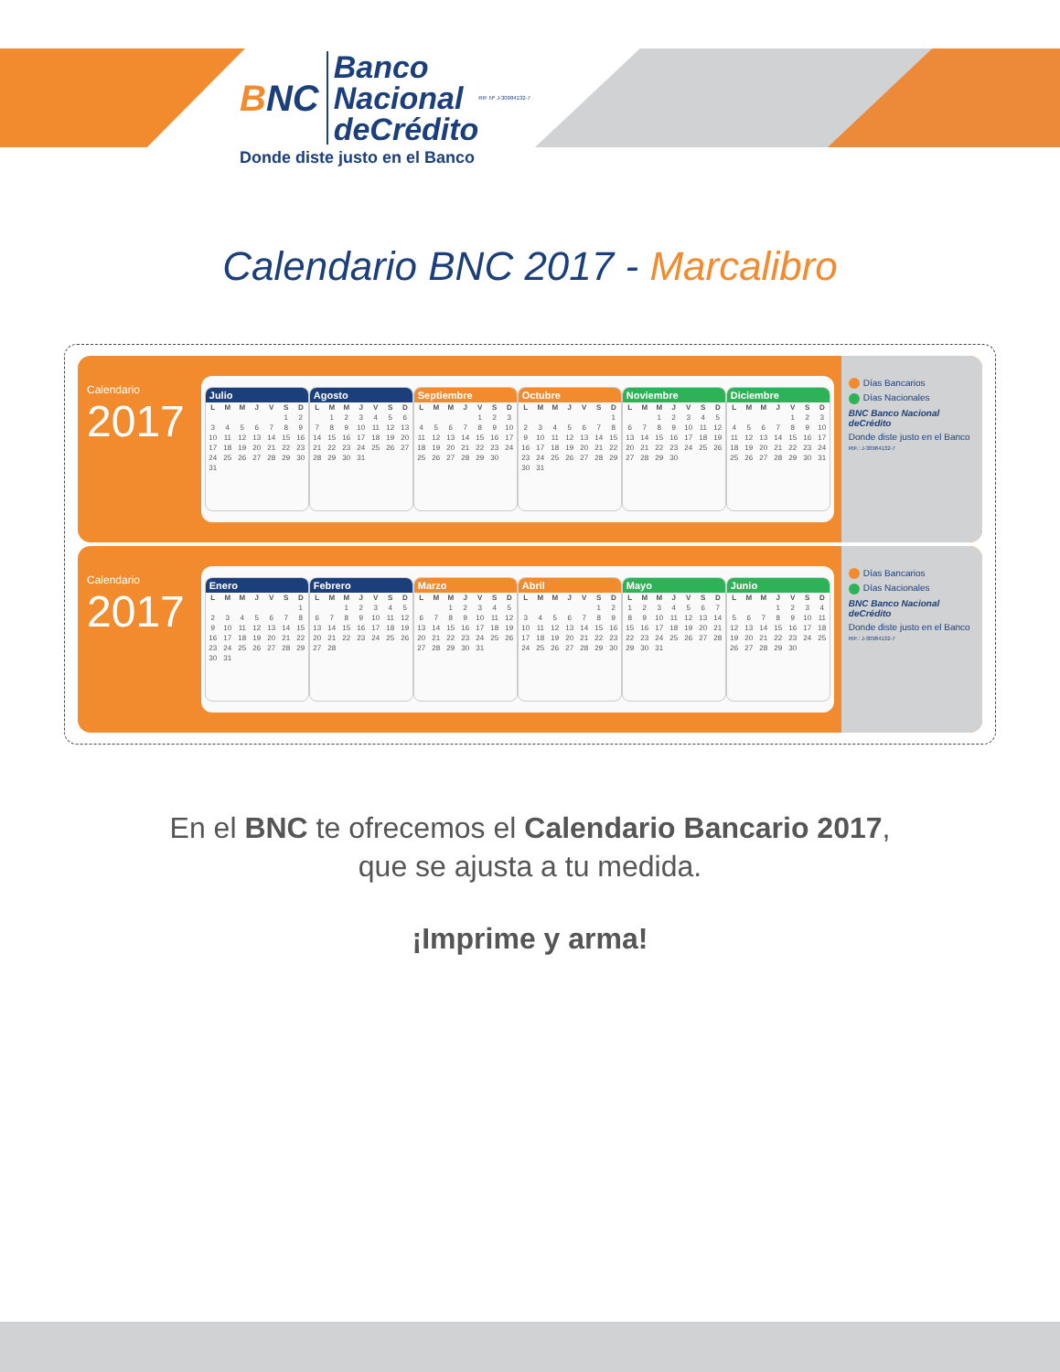BNC
Banco
Nacional
deCrédito
RIF Nº J-30984132-7
Donde diste justo en el Banco
Calendario BNC 2017 - Marcalibro
Calendario
2017
Julio
| L | M | M | J | V | S | D |
| --- | --- | --- | --- | --- | --- | --- |
| | | | | | 1 | 2 |
| 3 | 4 | 5 | 6 | 7 | 8 | 9 |
| 10 | 11 | 12 | 13 | 14 | 15 | 16 |
| 17 | 18 | 19 | 20 | 21 | 22 | 23 |
| 24 | 25 | 26 | 27 | 28 | 29 | 30 |
| 31 | | | | | | |
Agosto
| L | M | M | J | V | S | D |
| --- | --- | --- | --- | --- | --- | --- |
| | 1 | 2 | 3 | 4 | 5 | 6 |
| 7 | 8 | 9 | 10 | 11 | 12 | 13 |
| 14 | 15 | 16 | 17 | 18 | 19 | 20 |
| 21 | 22 | 23 | 24 | 25 | 26 | 27 |
| 28 | 29 | 30 | 31 | | | |
Septiembre
| L | M | M | J | V | S | D |
| --- | --- | --- | --- | --- | --- | --- |
| | | | | 1 | 2 | 3 |
| 4 | 5 | 6 | 7 | 8 | 9 | 10 |
| 11 | 12 | 13 | 14 | 15 | 16 | 17 |
| 18 | 19 | 20 | 21 | 22 | 23 | 24 |
| 25 | 26 | 27 | 28 | 29 | 30 | |
Octubre
| L | M | M | J | V | S | D |
| --- | --- | --- | --- | --- | --- | --- |
| | | | | | | 1 |
| 2 | 3 | 4 | 5 | 6 | 7 | 8 |
| 9 | 10 | 11 | 12 | 13 | 14 | 15 |
| 16 | 17 | 18 | 19 | 20 | 21 | 22 |
| 23 | 24 | 25 | 26 | 27 | 28 | 29 |
| 30 | 31 | | | | | |
Noviembre
| L | M | M | J | V | S | D |
| --- | --- | --- | --- | --- | --- | --- |
| | | 1 | 2 | 3 | 4 | 5 |
| 6 | 7 | 8 | 9 | 10 | 11 | 12 |
| 13 | 14 | 15 | 16 | 17 | 18 | 19 |
| 20 | 21 | 22 | 23 | 24 | 25 | 26 |
| 27 | 28 | 29 | 30 | | | |
Diciembre
| L | M | M | J | V | S | D |
| --- | --- | --- | --- | --- | --- | --- |
| | | | | 1 | 2 | 3 |
| 4 | 5 | 6 | 7 | 8 | 9 | 10 |
| 11 | 12 | 13 | 14 | 15 | 16 | 17 |
| 18 | 19 | 20 | 21 | 22 | 23 | 24 |
| 25 | 26 | 27 | 28 | 29 | 30 | 31 |
Días Bancarios
Días Nacionales
BNC Banco Nacional deCrédito
Donde diste justo en el Banco
RIF.: J-30984132-7
Calendario
2017
Enero
| L | M | M | J | V | S | D |
| --- | --- | --- | --- | --- | --- | --- |
| | | | | | | 1 |
| 2 | 3 | 4 | 5 | 6 | 7 | 8 |
| 9 | 10 | 11 | 12 | 13 | 14 | 15 |
| 16 | 17 | 18 | 19 | 20 | 21 | 22 |
| 23 | 24 | 25 | 26 | 27 | 28 | 29 |
| 30 | 31 | | | | | |
Febrero
| L | M | M | J | V | S | D |
| --- | --- | --- | --- | --- | --- | --- |
| | | 1 | 2 | 3 | 4 | 5 |
| 6 | 7 | 8 | 9 | 10 | 11 | 12 |
| 13 | 14 | 15 | 16 | 17 | 18 | 19 |
| 20 | 21 | 22 | 23 | 24 | 25 | 26 |
| 27 | 28 | | | | | |
Marzo
| L | M | M | J | V | S | D |
| --- | --- | --- | --- | --- | --- | --- |
| | | 1 | 2 | 3 | 4 | 5 |
| 6 | 7 | 8 | 9 | 10 | 11 | 12 |
| 13 | 14 | 15 | 16 | 17 | 18 | 19 |
| 20 | 21 | 22 | 23 | 24 | 25 | 26 |
| 27 | 28 | 29 | 30 | 31 | | |
Abril
| L | M | M | J | V | S | D |
| --- | --- | --- | --- | --- | --- | --- |
| | | | | | 1 | 2 |
| 3 | 4 | 5 | 6 | 7 | 8 | 9 |
| 10 | 11 | 12 | 13 | 14 | 15 | 16 |
| 17 | 18 | 19 | 20 | 21 | 22 | 23 |
| 24 | 25 | 26 | 27 | 28 | 29 | 30 |
Mayo
| L | M | M | J | V | S | D |
| --- | --- | --- | --- | --- | --- | --- |
| 1 | 2 | 3 | 4 | 5 | 6 | 7 |
| 8 | 9 | 10 | 11 | 12 | 13 | 14 |
| 15 | 16 | 17 | 18 | 19 | 20 | 21 |
| 22 | 23 | 24 | 25 | 26 | 27 | 28 |
| 29 | 30 | 31 | | | | |
Junio
| L | M | M | J | V | S | D |
| --- | --- | --- | --- | --- | --- | --- |
| | | | 1 | 2 | 3 | 4 |
| 5 | 6 | 7 | 8 | 9 | 10 | 11 |
| 12 | 13 | 14 | 15 | 16 | 17 | 18 |
| 19 | 20 | 21 | 22 | 23 | 24 | 25 |
| 26 | 27 | 28 | 29 | 30 | | |
Días Bancarios
Días Nacionales
BNC Banco Nacional deCrédito
Donde diste justo en el Banco
RIF.: J-30984132-7
En el BNC te ofrecemos el Calendario Bancario 2017,
que se ajusta a tu medida.
¡Imprime y arma!